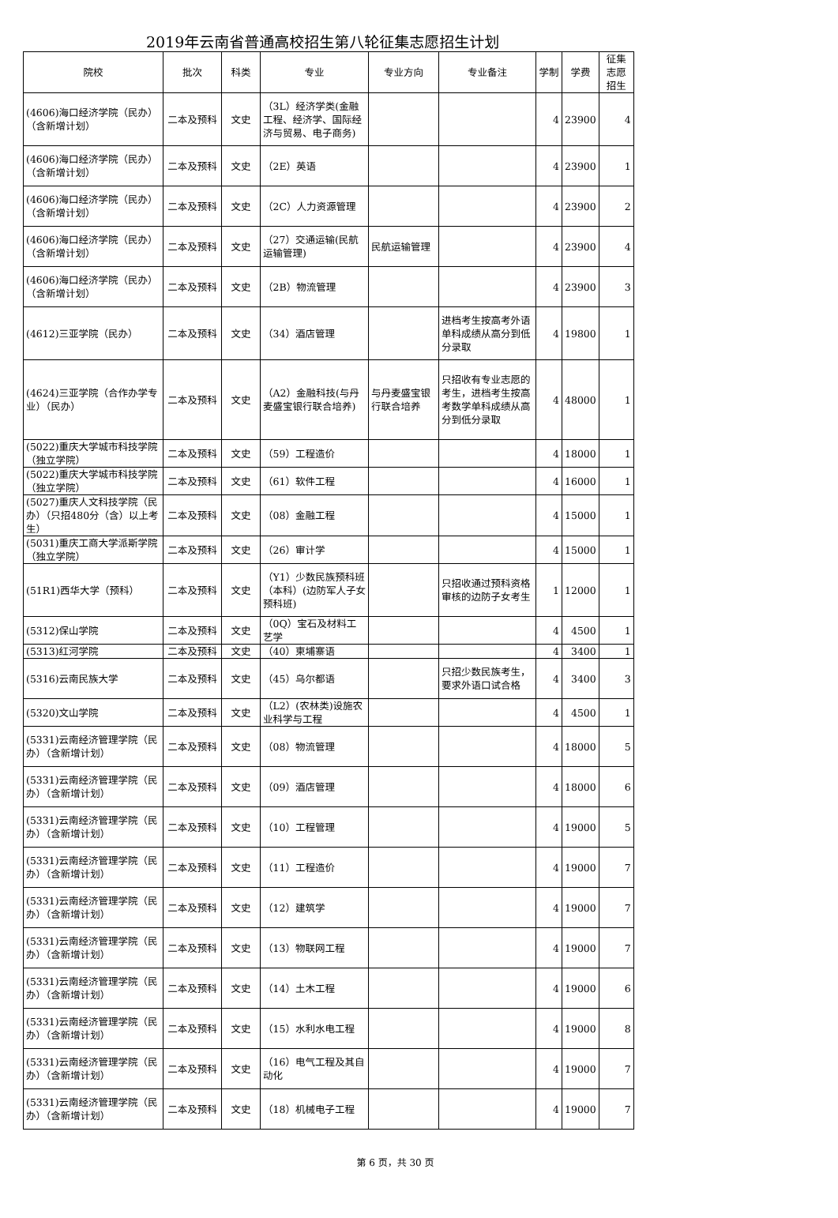2019年云南省普通高校招生第八轮征集志愿招生计划
| 院校 | 批次 | 科类 | 专业 | 专业方向 | 专业备注 | 学制 | 学费 | 征集志愿招生 |
| --- | --- | --- | --- | --- | --- | --- | --- | --- |
| (4606)海口经济学院（民办）（含新增计划） | 二本及预科 | 文史 | （3L）经济学类(金融工程、经济学、国际经济与贸易、电子商务) | | | 4 | 23900 | 4 |
| (4606)海口经济学院（民办）（含新增计划） | 二本及预科 | 文史 | （2E）英语 | | | 4 | 23900 | 1 |
| (4606)海口经济学院（民办）（含新增计划） | 二本及预科 | 文史 | （2C）人力资源管理 | | | 4 | 23900 | 2 |
| (4606)海口经济学院（民办）（含新增计划） | 二本及预科 | 文史 | （27）交通运输(民航运输管理) | 民航运输管理 | | 4 | 23900 | 4 |
| (4606)海口经济学院（民办）（含新增计划） | 二本及预科 | 文史 | （2B）物流管理 | | | 4 | 23900 | 3 |
| (4612)三亚学院（民办） | 二本及预科 | 文史 | （34）酒店管理 | | 进档考生按高考外语单科成绩从高分到低分录取 | 4 | 19800 | 1 |
| (4624)三亚学院（合作办学专业）（民办） | 二本及预科 | 文史 | （A2）金融科技(与丹麦盛宝银行联合培养) | 与丹麦盛宝银行联合培养 | 只招收有专业志愿的考生，进档考生按高考数学单科成绩从高分到低分录取 | 4 | 48000 | 1 |
| (5022)重庆大学城市科技学院（独立学院） | 二本及预科 | 文史 | （59）工程造价 | | | 4 | 18000 | 1 |
| (5022)重庆大学城市科技学院（独立学院） | 二本及预科 | 文史 | （61）软件工程 | | | 4 | 16000 | 1 |
| (5027)重庆人文科技学院（民办）（只招480分（含）以上考生） | 二本及预科 | 文史 | （08）金融工程 | | | 4 | 15000 | 1 |
| (5031)重庆工商大学派斯学院（独立学院） | 二本及预科 | 文史 | （26）审计学 | | | 4 | 15000 | 1 |
| (51R1)西华大学（预科） | 二本及预科 | 文史 | （Y1）少数民族预科班（本科）(边防军人子女预科班) | | 只招收通过预科资格审核的边防子女考生 | 1 | 12000 | 1 |
| (5312)保山学院 | 二本及预科 | 文史 | （0Q）宝石及材料工艺学 | | | 4 | 4500 | 1 |
| (5313)红河学院 | 二本及预科 | 文史 | （40）柬埔寨语 | | | 4 | 3400 | 1 |
| (5316)云南民族大学 | 二本及预科 | 文史 | （45）乌尔都语 | | 只招少数民族考生，要求外语口试合格 | 4 | 3400 | 3 |
| (5320)文山学院 | 二本及预科 | 文史 | （L2）(农林类)设施农业科学与工程 | | | 4 | 4500 | 1 |
| (5331)云南经济管理学院（民办）（含新增计划） | 二本及预科 | 文史 | （08）物流管理 | | | 4 | 18000 | 5 |
| (5331)云南经济管理学院（民办）（含新增计划） | 二本及预科 | 文史 | （09）酒店管理 | | | 4 | 18000 | 6 |
| (5331)云南经济管理学院（民办）（含新增计划） | 二本及预科 | 文史 | （10）工程管理 | | | 4 | 19000 | 5 |
| (5331)云南经济管理学院（民办）（含新增计划） | 二本及预科 | 文史 | （11）工程造价 | | | 4 | 19000 | 7 |
| (5331)云南经济管理学院（民办）（含新增计划） | 二本及预科 | 文史 | （12）建筑学 | | | 4 | 19000 | 7 |
| (5331)云南经济管理学院（民办）（含新增计划） | 二本及预科 | 文史 | （13）物联网工程 | | | 4 | 19000 | 7 |
| (5331)云南经济管理学院（民办）（含新增计划） | 二本及预科 | 文史 | （14）土木工程 | | | 4 | 19000 | 6 |
| (5331)云南经济管理学院（民办）（含新增计划） | 二本及预科 | 文史 | （15）水利水电工程 | | | 4 | 19000 | 8 |
| (5331)云南经济管理学院（民办）（含新增计划） | 二本及预科 | 文史 | （16）电气工程及其自动化 | | | 4 | 19000 | 7 |
| (5331)云南经济管理学院（民办）（含新增计划） | 二本及预科 | 文史 | （18）机械电子工程 | | | 4 | 19000 | 7 |
第 6 页，共 30 页